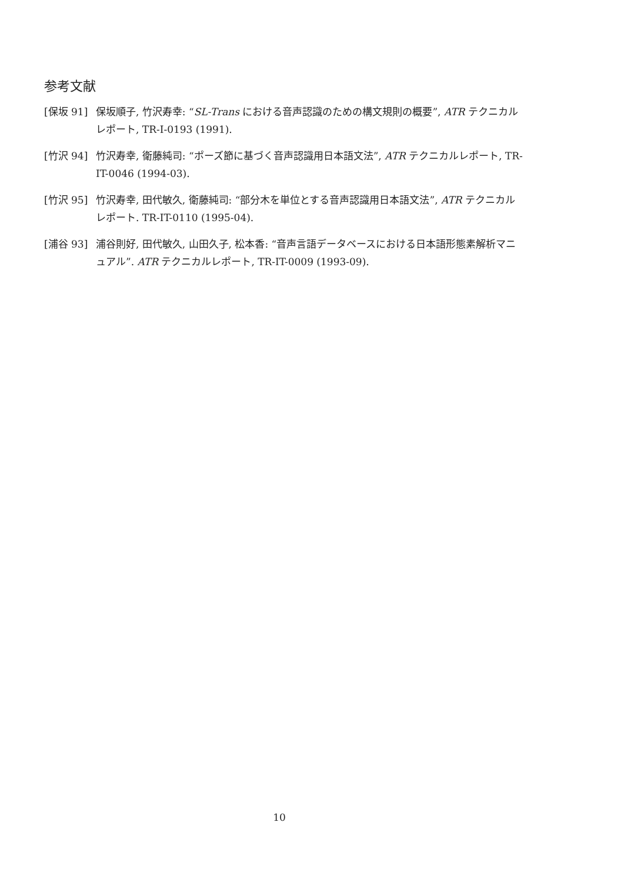参考文献
[保坂 91] 保坂順子, 竹沢寿幸: “SL-Trans における音声認識のための構文規則の概要”, ATR テクニカルレポート, TR-I-0193 (1991).
[竹沢 94] 竹沢寿幸, 衛藤純司: “ポーズ節に基づく音声認識用日本語文法”, ATR テクニカルレポート, TR-IT-0046 (1994-03).
[竹沢 95] 竹沢寿幸, 田代敏久, 衛藤純司: “部分木を単位とする音声認識用日本語文法”, ATR テクニカルレポート. TR-IT-0110 (1995-04).
[浦谷 93] 浦谷則好, 田代敏久, 山田久子, 松本香: “音声言語データベースにおける日本語形態素解析マニュアル”. ATR テクニカルレポート, TR-IT-0009 (1993-09).
10